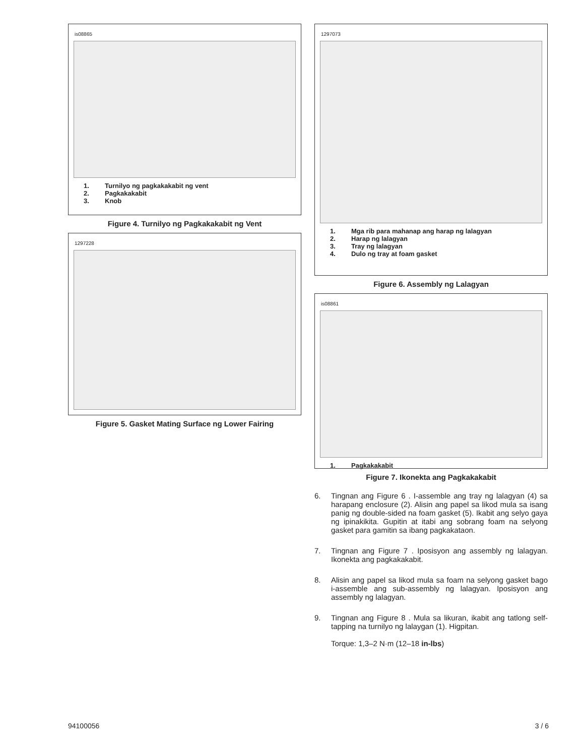is08865
1. Turnilyo ng pagkakakabit ng vent
2. Pagkakakabit
3. Knob
Figure 4. Turnilyo ng Pagkakakabit ng Vent
1297228
Figure 5. Gasket Mating Surface ng Lower Fairing
1297073
1. Mga rib para mahanap ang harap ng lalagyan
2. Harap ng lalagyan
3. Tray ng lalagyan
4. Dulo ng tray at foam gasket
Figure 6. Assembly ng Lalagyan
is08861
1. Pagkakakabit
Figure 7. Ikonekta ang Pagkakakabit
6. Tingnan ang Figure 6 . I-assemble ang tray ng lalagyan (4) sa harapang enclosure (2). Alisin ang papel sa likod mula sa isang panig ng double-sided na foam gasket (5). Ikabit ang selyo gaya ng ipinakikita. Gupitin at itabi ang sobrang foam na selyong gasket para gamitin sa ibang pagkakataon.
7. Tingnan ang Figure 7 . Iposisyon ang assembly ng lalagyan. Ikonekta ang pagkakakabit.
8. Alisin ang papel sa likod mula sa foam na selyong gasket bago i-assemble ang sub-assembly ng lalagyan. Iposisyon ang assembly ng lalagyan.
9. Tingnan ang Figure 8 . Mula sa likuran, ikabit ang tatlong self-tapping na turnilyo ng lalaygan (1). Higpitan.
Torque: 1,3–2 N·m (12–18 in-lbs)
94100056 3 / 6